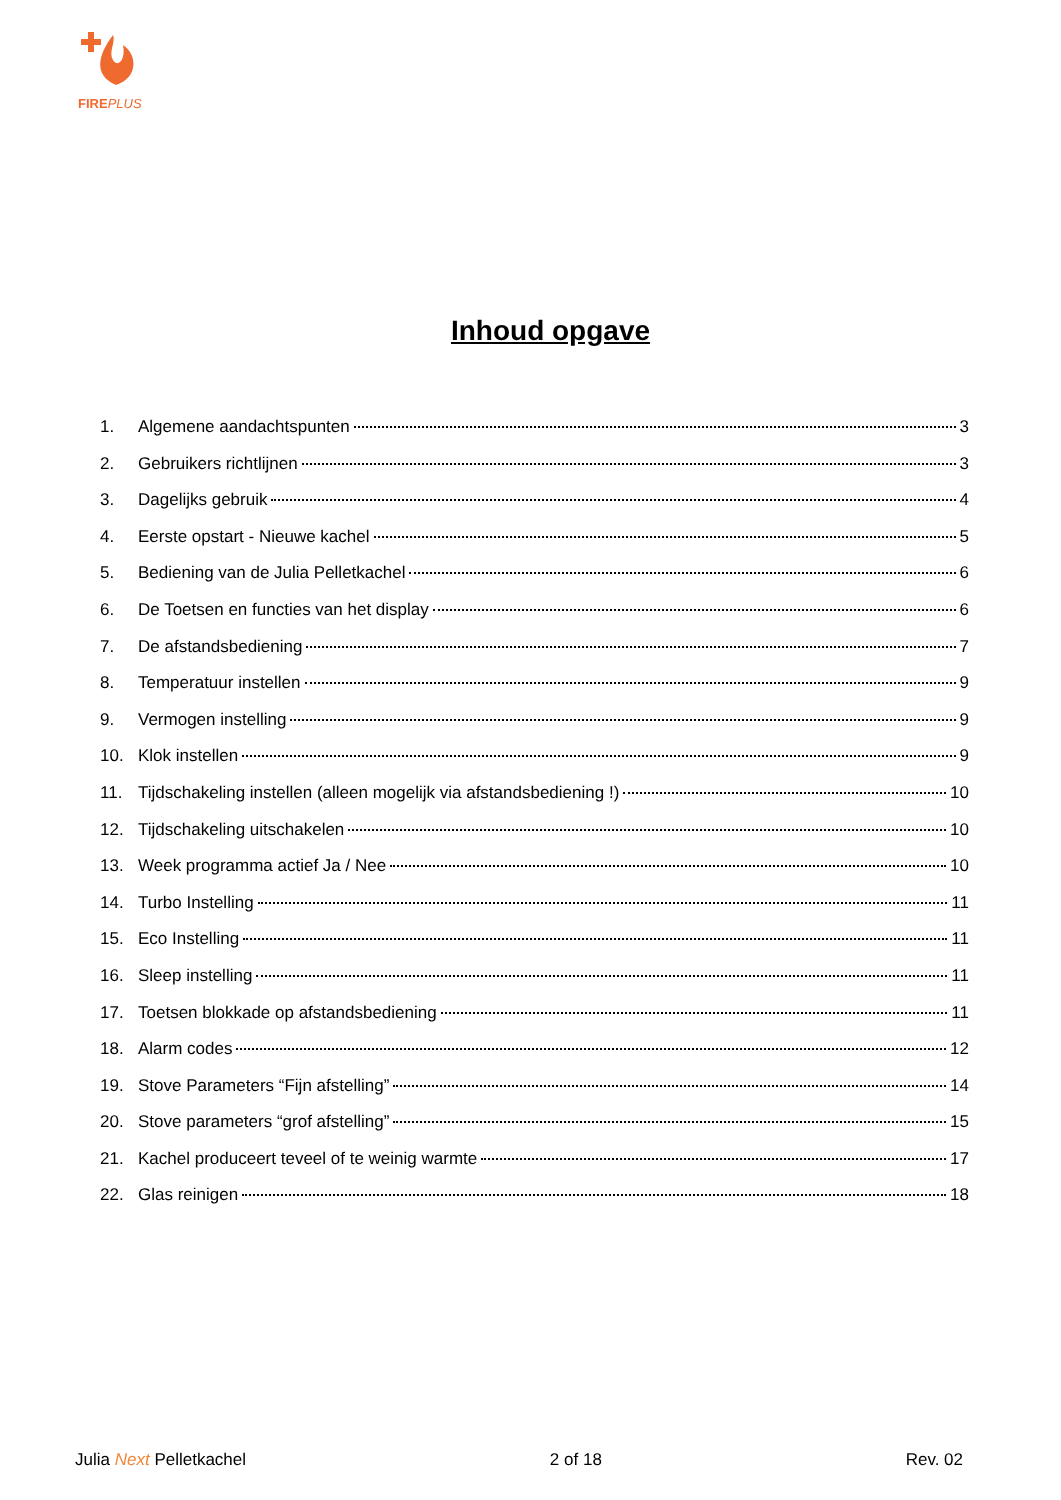FIREPLUS
Inhoud opgave
1. Algemene aandachtspunten 3
2. Gebruikers richtlijnen 3
3. Dagelijks gebruik 4
4. Eerste opstart - Nieuwe kachel 5
5. Bediening van de Julia Pelletkachel 6
6. De Toetsen en functies van het display 6
7. De afstandsbediening 7
8. Temperatuur instellen 9
9. Vermogen instelling 9
10. Klok instellen 9
11. Tijdschakeling instellen (alleen mogelijk via afstandsbediening !) 10
12. Tijdschakeling uitschakelen 10
13. Week programma actief Ja / Nee 10
14. Turbo Instelling 11
15. Eco Instelling 11
16. Sleep instelling 11
17. Toetsen blokkade op afstandsbediening 11
18. Alarm codes 12
19. Stove Parameters “Fijn afstelling” 14
20. Stove parameters “grof afstelling” 15
21. Kachel produceert teveel of te weinig warmte 17
22. Glas reinigen 18
Julia Next Pelletkachel 2 of 18 Rev. 02